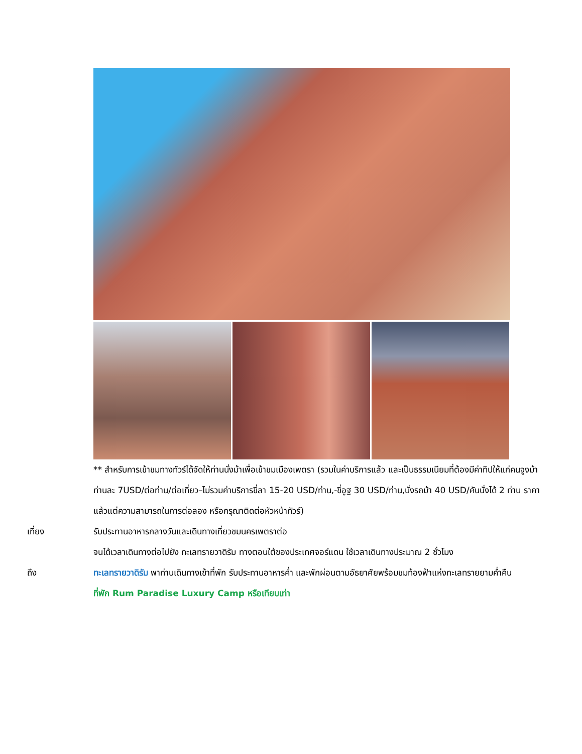** สำหรับการเข้าชมทางทัวร์ได้จัดให้ท่านนั่งม้าเพื่อเข้าชมเมืองเพตรา (รวมในค่าบริการแล้ว และเป็นธรรมเนียมที่ต้องมีค่าทิปให้แก่คนจูงม้า ท่านละ 7USD/ต่อท่าน/ต่อเที่ยว–ไม่รวมค่าบริการขี่ลา 15-20 USD/ท่าน,-ขี่อูฐ 30 USD/ท่าน,นั่งรถม้า 40 USD/คันนั่งได้ 2 ท่าน ราคาแล้วแต่ความสามารถในการต่อลอง หรือกรุณาติดต่อหัวหน้าทัวร์)
เที่ยง รับประทานอาหารกลางวันและเดินทางเที่ยวชมนครเพตราต่อ
จนได้เวลาเดินทางต่อไปยัง ทะเลทรายวาดิรัม ทางตอนใต้ของประเทศจอร์แดน ใช้เวลาเดินทางประมาณ 2 ชั่วโมง
ถึง ทะเลทรายวาดิรัม พาท่านเดินทางเข้าที่พัก รับประทานอาหารค่ำ และพักผ่อนตามอัธยาศัยพร้อมชมท้องฟ้าแห่งทะเลทรายยามค่ำคืน
ที่พัก Rum Paradise Luxury Camp หรือเทียบเท่า